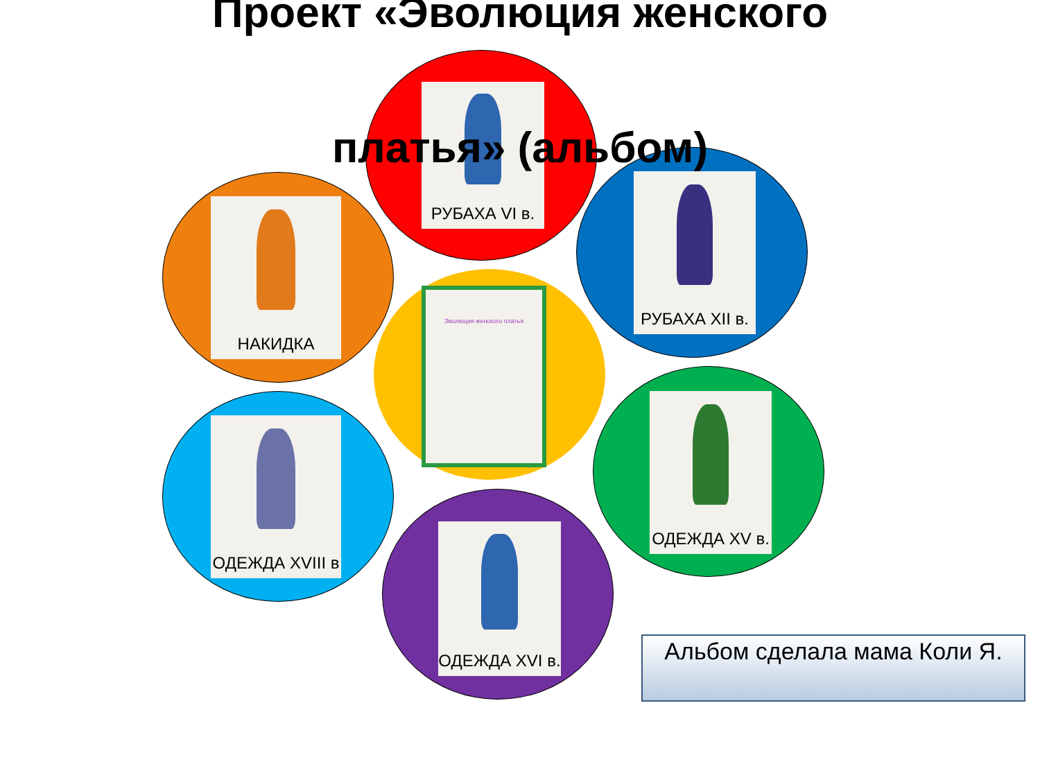Проект «Эволюция женского
платья» (альбом)
НАКИДКА
РУБАХА VI в.
РУБАХА XII в.
Эволюция женского платья
ОДЕЖДА XV в.
ОДЕЖДА XVIII в
ОДЕЖДА XVI в.
Альбом сделала мама Коли Я.